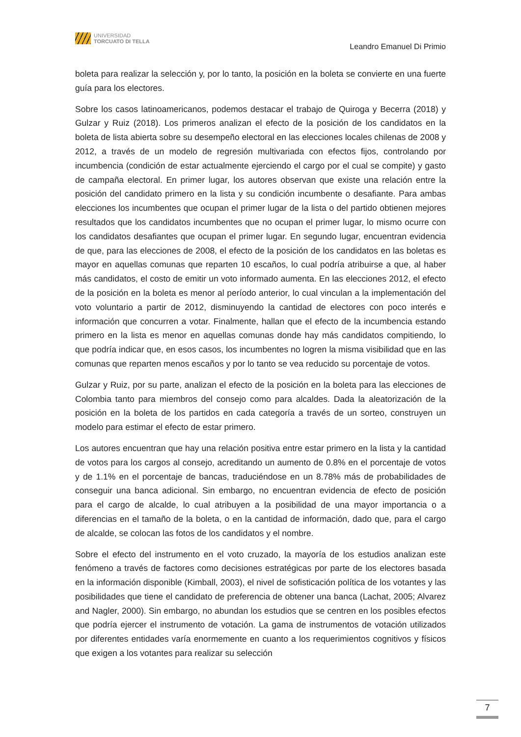UNIVERSIDAD
TORCUATO DI TELLA
Leandro Emanuel Di Primio
boleta para realizar la selección y, por lo tanto, la posición en la boleta se convierte en una fuerte guía para los electores.
Sobre los casos latinoamericanos, podemos destacar el trabajo de Quiroga y Becerra (2018) y Gulzar y Ruiz (2018). Los primeros analizan el efecto de la posición de los candidatos en la boleta de lista abierta sobre su desempeño electoral en las elecciones locales chilenas de 2008 y 2012, a través de un modelo de regresión multivariada con efectos fijos, controlando por incumbencia (condición de estar actualmente ejerciendo el cargo por el cual se compite) y gasto de campaña electoral. En primer lugar, los autores observan que existe una relación entre la posición del candidato primero en la lista y su condición incumbente o desafiante. Para ambas elecciones los incumbentes que ocupan el primer lugar de la lista o del partido obtienen mejores resultados que los candidatos incumbentes que no ocupan el primer lugar, lo mismo ocurre con los candidatos desafiantes que ocupan el primer lugar. En segundo lugar, encuentran evidencia de que, para las elecciones de 2008, el efecto de la posición de los candidatos en las boletas es mayor en aquellas comunas que reparten 10 escaños, lo cual podría atribuirse a que, al haber más candidatos, el costo de emitir un voto informado aumenta. En las elecciones 2012, el efecto de la posición en la boleta es menor al período anterior, lo cual vinculan a la implementación del voto voluntario a partir de 2012, disminuyendo la cantidad de electores con poco interés e información que concurren a votar. Finalmente, hallan que el efecto de la incumbencia estando primero en la lista es menor en aquellas comunas donde hay más candidatos compitiendo, lo que podría indicar que, en esos casos, los incumbentes no logren la misma visibilidad que en las comunas que reparten menos escaños y por lo tanto se vea reducido su porcentaje de votos.
Gulzar y Ruiz, por su parte, analizan el efecto de la posición en la boleta para las elecciones de Colombia tanto para miembros del consejo como para alcaldes. Dada la aleatorización de la posición en la boleta de los partidos en cada categoría a través de un sorteo, construyen un modelo para estimar el efecto de estar primero.
Los autores encuentran que hay una relación positiva entre estar primero en la lista y la cantidad de votos para los cargos al consejo, acreditando un aumento de 0.8% en el porcentaje de votos y de 1.1% en el porcentaje de bancas, traduciéndose en un 8.78% más de probabilidades de conseguir una banca adicional. Sin embargo, no encuentran evidencia de efecto de posición para el cargo de alcalde, lo cual atribuyen a la posibilidad de una mayor importancia o a diferencias en el tamaño de la boleta, o en la cantidad de información, dado que, para el cargo de alcalde, se colocan las fotos de los candidatos y el nombre.
Sobre el efecto del instrumento en el voto cruzado, la mayoría de los estudios analizan este fenómeno a través de factores como decisiones estratégicas por parte de los electores basada en la información disponible (Kimball, 2003), el nivel de sofisticación política de los votantes y las posibilidades que tiene el candidato de preferencia de obtener una banca (Lachat, 2005; Alvarez and Nagler, 2000). Sin embargo, no abundan los estudios que se centren en los posibles efectos que podría ejercer el instrumento de votación. La gama de instrumentos de votación utilizados por diferentes entidades varía enormemente en cuanto a los requerimientos cognitivos y físicos que exigen a los votantes para realizar su selección
7